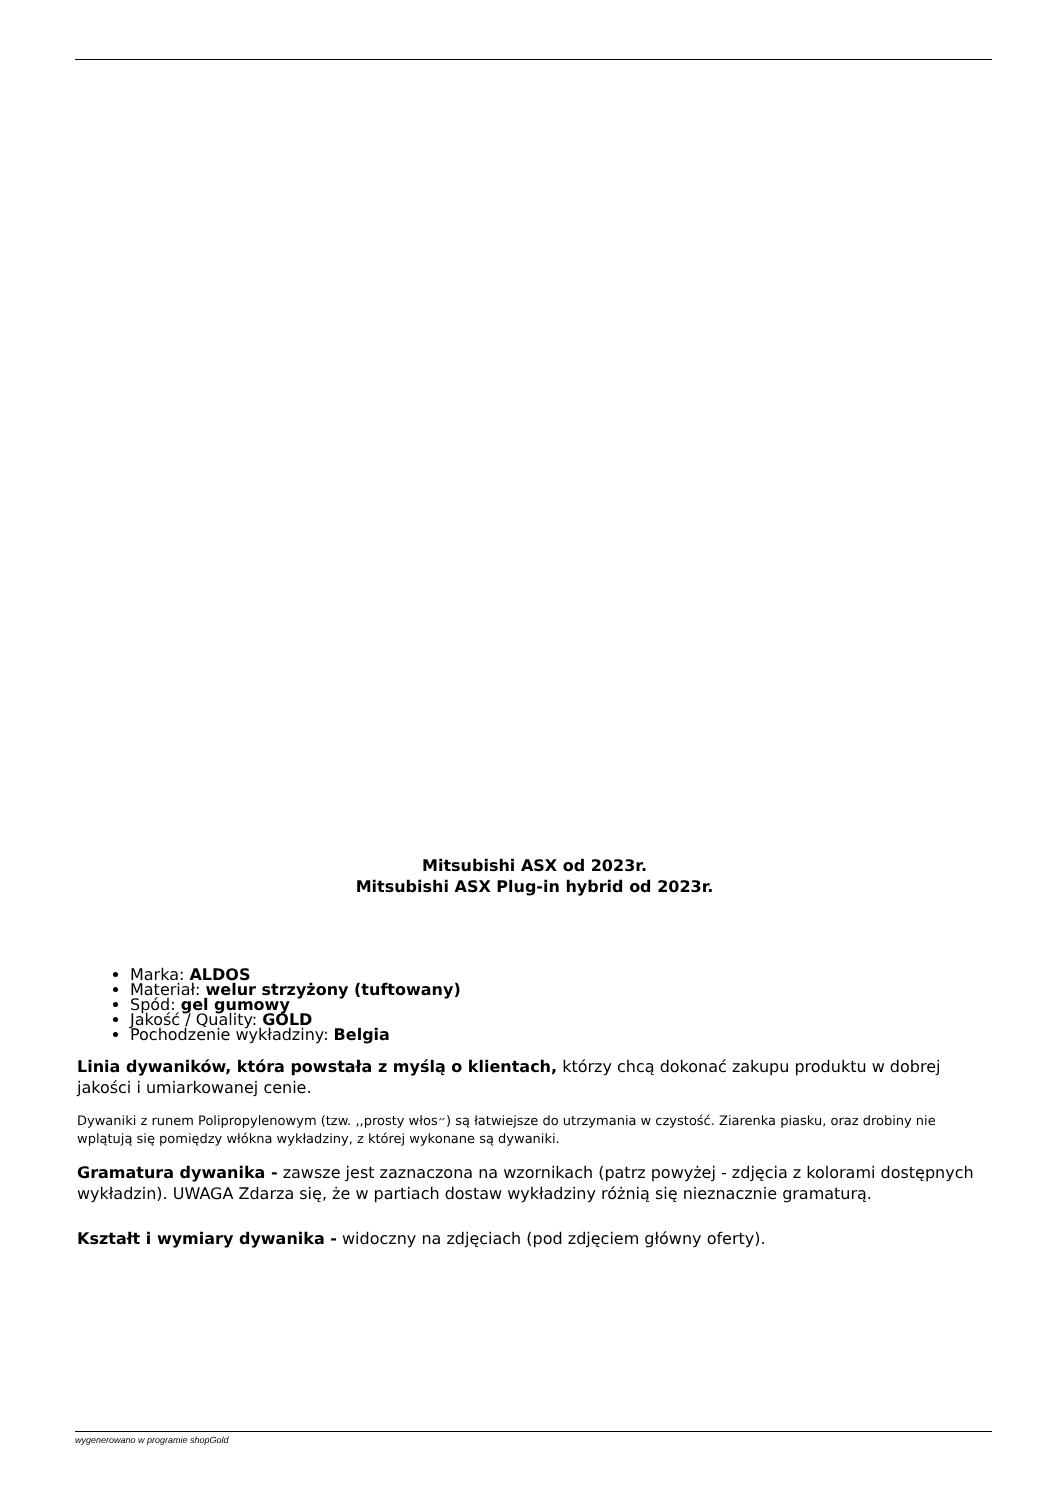Mitsubishi ASX od 2023r.
Mitsubishi ASX Plug-in hybrid od 2023r.
Marka: ALDOS
Materiał: welur strzyżony (tuftowany)
Spód: gel gumowy
Jakość / Quality: GOLD
Pochodzenie wykładziny: Belgia
Linia dywaników, która powstała z myślą o klientach, którzy chcą dokonać zakupu produktu w dobrej jakości i umiarkowanej cenie.
Dywaniki z runem Polipropylenowym (tzw. ,,prosty włos״) są łatwiejsze do utrzymania w czystość. Ziarenka piasku, oraz drobiny nie wplątują się pomiędzy włókna wykładziny, z której wykonane są dywaniki.
Gramatura dywanika - zawsze jest zaznaczona na wzornikach (patrz powyżej - zdjęcia z kolorami dostępnych wykładzin). UWAGA Zdarza się, że w partiach dostaw wykładziny różnią się nieznacznie gramaturą.
Kształt i wymiary dywanika - widoczny na zdjęciach (pod zdjęciem główny oferty).
wygenerowano w programie shopGold